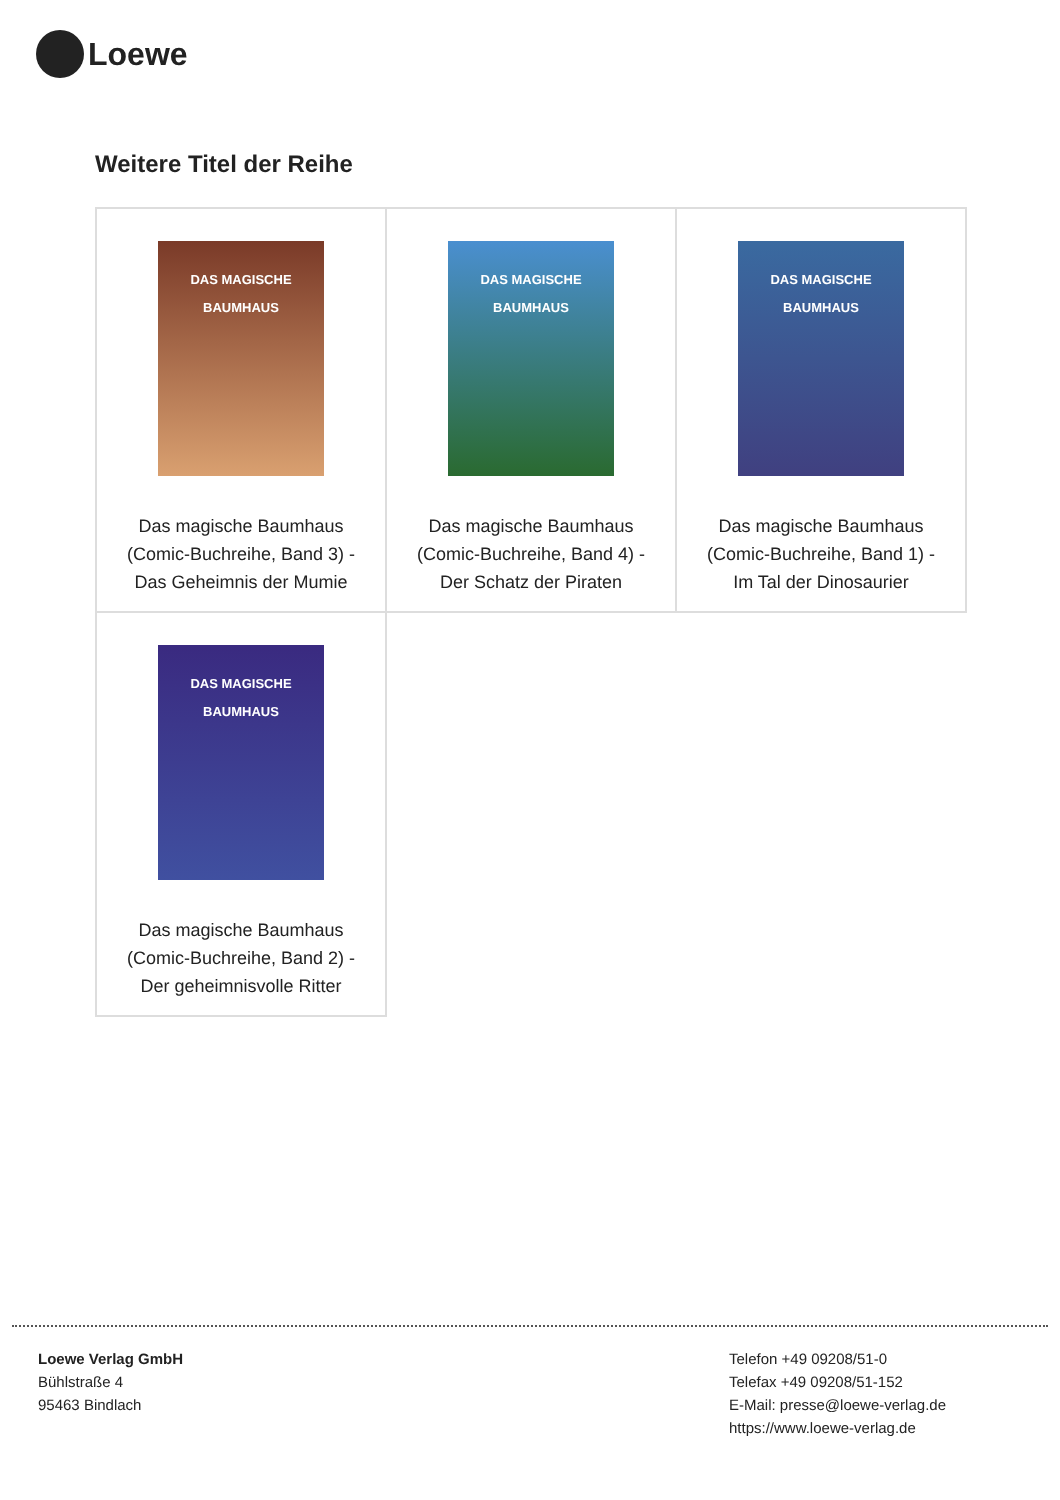Loewe
Weitere Titel der Reihe
| DAS MAGISCHE BAUMHAUS Das magische Baumhaus (Comic-Buchreihe, Band 3) - Das Geheimnis der Mumie | DAS MAGISCHE BAUMHAUS Das magische Baumhaus (Comic-Buchreihe, Band 4) - Der Schatz der Piraten | DAS MAGISCHE BAUMHAUS Das magische Baumhaus (Comic-Buchreihe, Band 1) - Im Tal der Dinosaurier |
| DAS MAGISCHE BAUMHAUS Das magische Baumhaus (Comic-Buchreihe, Band 2) - Der geheimnisvolle Ritter | | |
Loewe Verlag GmbH
Bühlstraße 4
95463 Bindlach
Telefon +49 09208/51-0
Telefax +49 09208/51-152
E-Mail: presse@loewe-verlag.de
https://www.loewe-verlag.de